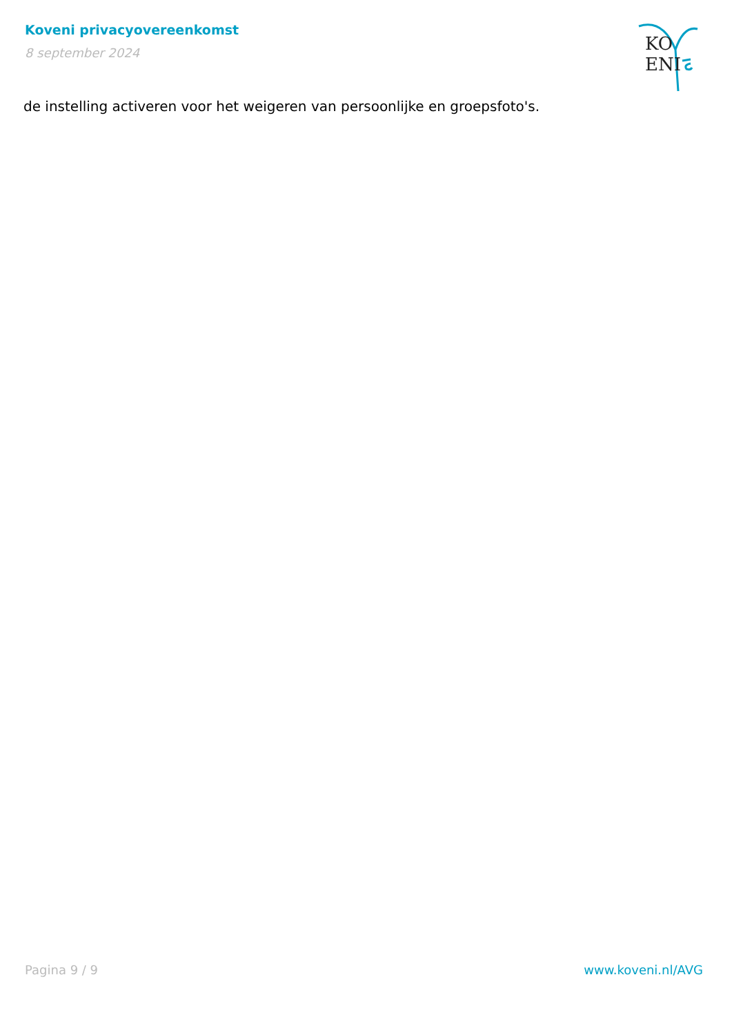Koveni privacyovereenkomst
8 september 2024
KO ENI
de instelling activeren voor het weigeren van persoonlijke en groepsfoto's.
Pagina 9 / 9 www.koveni.nl/AVG